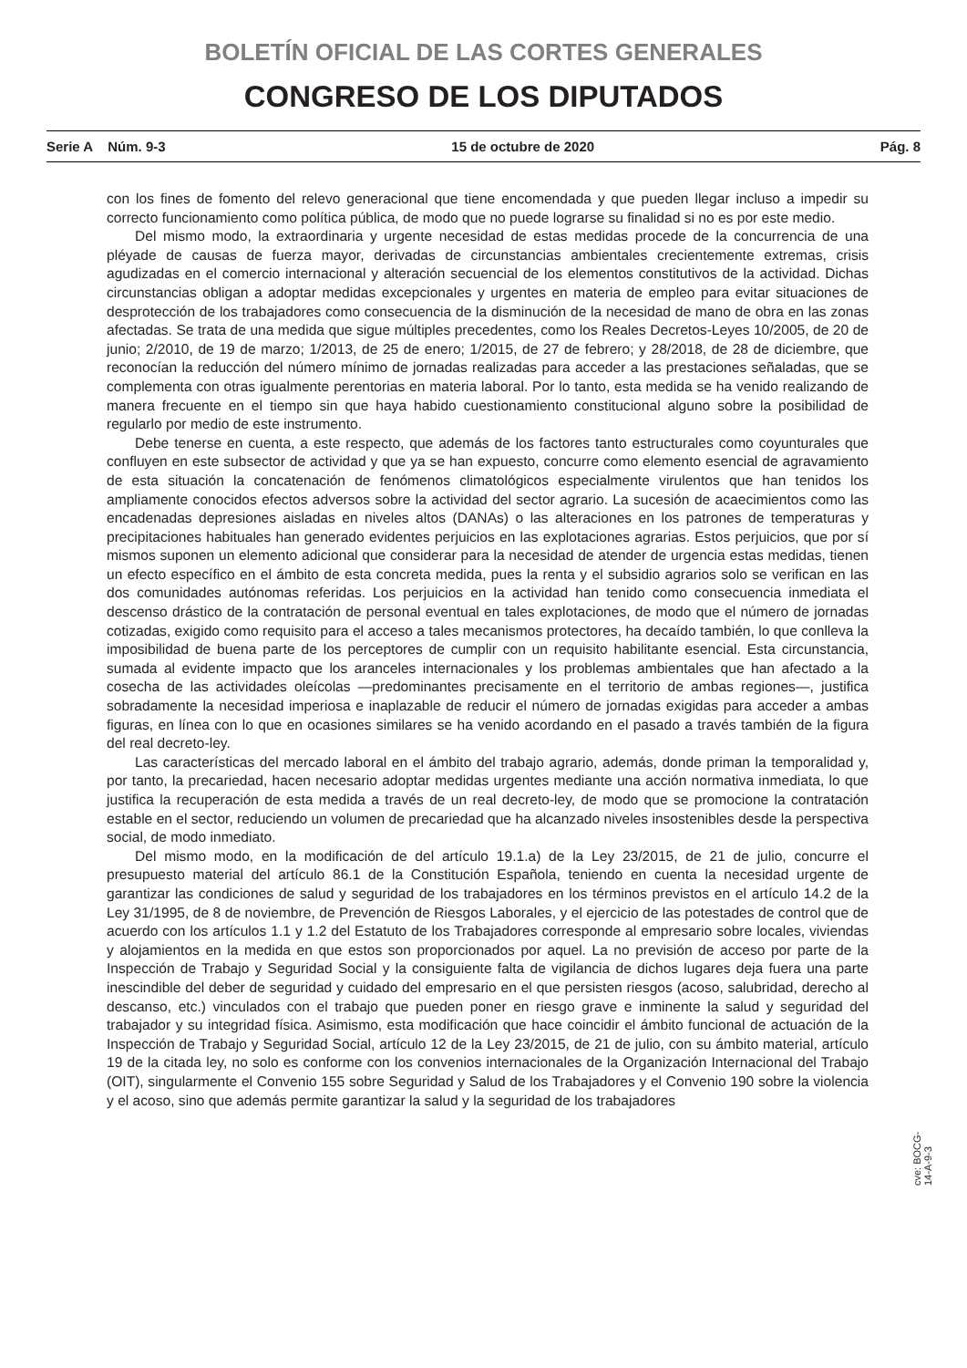BOLETÍN OFICIAL DE LAS CORTES GENERALES
CONGRESO DE LOS DIPUTADOS
Serie A Núm. 9-3 15 de octubre de 2020 Pág. 8
con los fines de fomento del relevo generacional que tiene encomendada y que pueden llegar incluso a impedir su correcto funcionamiento como política pública, de modo que no puede lograrse su finalidad si no es por este medio.
Del mismo modo, la extraordinaria y urgente necesidad de estas medidas procede de la concurrencia de una pléyade de causas de fuerza mayor, derivadas de circunstancias ambientales crecientemente extremas, crisis agudizadas en el comercio internacional y alteración secuencial de los elementos constitutivos de la actividad. Dichas circunstancias obligan a adoptar medidas excepcionales y urgentes en materia de empleo para evitar situaciones de desprotección de los trabajadores como consecuencia de la disminución de la necesidad de mano de obra en las zonas afectadas. Se trata de una medida que sigue múltiples precedentes, como los Reales Decretos-Leyes 10/2005, de 20 de junio; 2/2010, de 19 de marzo; 1/2013, de 25 de enero; 1/2015, de 27 de febrero; y 28/2018, de 28 de diciembre, que reconocían la reducción del número mínimo de jornadas realizadas para acceder a las prestaciones señaladas, que se complementa con otras igualmente perentorias en materia laboral. Por lo tanto, esta medida se ha venido realizando de manera frecuente en el tiempo sin que haya habido cuestionamiento constitucional alguno sobre la posibilidad de regularlo por medio de este instrumento.
Debe tenerse en cuenta, a este respecto, que además de los factores tanto estructurales como coyunturales que confluyen en este subsector de actividad y que ya se han expuesto, concurre como elemento esencial de agravamiento de esta situación la concatenación de fenómenos climatológicos especialmente virulentos que han tenidos los ampliamente conocidos efectos adversos sobre la actividad del sector agrario. La sucesión de acaecimientos como las encadenadas depresiones aisladas en niveles altos (DANAs) o las alteraciones en los patrones de temperaturas y precipitaciones habituales han generado evidentes perjuicios en las explotaciones agrarias. Estos perjuicios, que por sí mismos suponen un elemento adicional que considerar para la necesidad de atender de urgencia estas medidas, tienen un efecto específico en el ámbito de esta concreta medida, pues la renta y el subsidio agrarios solo se verifican en las dos comunidades autónomas referidas. Los perjuicios en la actividad han tenido como consecuencia inmediata el descenso drástico de la contratación de personal eventual en tales explotaciones, de modo que el número de jornadas cotizadas, exigido como requisito para el acceso a tales mecanismos protectores, ha decaído también, lo que conlleva la imposibilidad de buena parte de los perceptores de cumplir con un requisito habilitante esencial. Esta circunstancia, sumada al evidente impacto que los aranceles internacionales y los problemas ambientales que han afectado a la cosecha de las actividades oleícolas —predominantes precisamente en el territorio de ambas regiones—, justifica sobradamente la necesidad imperiosa e inaplazable de reducir el número de jornadas exigidas para acceder a ambas figuras, en línea con lo que en ocasiones similares se ha venido acordando en el pasado a través también de la figura del real decreto-ley.
Las características del mercado laboral en el ámbito del trabajo agrario, además, donde priman la temporalidad y, por tanto, la precariedad, hacen necesario adoptar medidas urgentes mediante una acción normativa inmediata, lo que justifica la recuperación de esta medida a través de un real decreto-ley, de modo que se promocione la contratación estable en el sector, reduciendo un volumen de precariedad que ha alcanzado niveles insostenibles desde la perspectiva social, de modo inmediato.
Del mismo modo, en la modificación de del artículo 19.1.a) de la Ley 23/2015, de 21 de julio, concurre el presupuesto material del artículo 86.1 de la Constitución Española, teniendo en cuenta la necesidad urgente de garantizar las condiciones de salud y seguridad de los trabajadores en los términos previstos en el artículo 14.2 de la Ley 31/1995, de 8 de noviembre, de Prevención de Riesgos Laborales, y el ejercicio de las potestades de control que de acuerdo con los artículos 1.1 y 1.2 del Estatuto de los Trabajadores corresponde al empresario sobre locales, viviendas y alojamientos en la medida en que estos son proporcionados por aquel. La no previsión de acceso por parte de la Inspección de Trabajo y Seguridad Social y la consiguiente falta de vigilancia de dichos lugares deja fuera una parte inescindible del deber de seguridad y cuidado del empresario en el que persisten riesgos (acoso, salubridad, derecho al descanso, etc.) vinculados con el trabajo que pueden poner en riesgo grave e inminente la salud y seguridad del trabajador y su integridad física. Asimismo, esta modificación que hace coincidir el ámbito funcional de actuación de la Inspección de Trabajo y Seguridad Social, artículo 12 de la Ley 23/2015, de 21 de julio, con su ámbito material, artículo 19 de la citada ley, no solo es conforme con los convenios internacionales de la Organización Internacional del Trabajo (OIT), singularmente el Convenio 155 sobre Seguridad y Salud de los Trabajadores y el Convenio 190 sobre la violencia y el acoso, sino que además permite garantizar la salud y la seguridad de los trabajadores
cve: BOCG-14-A-9-3